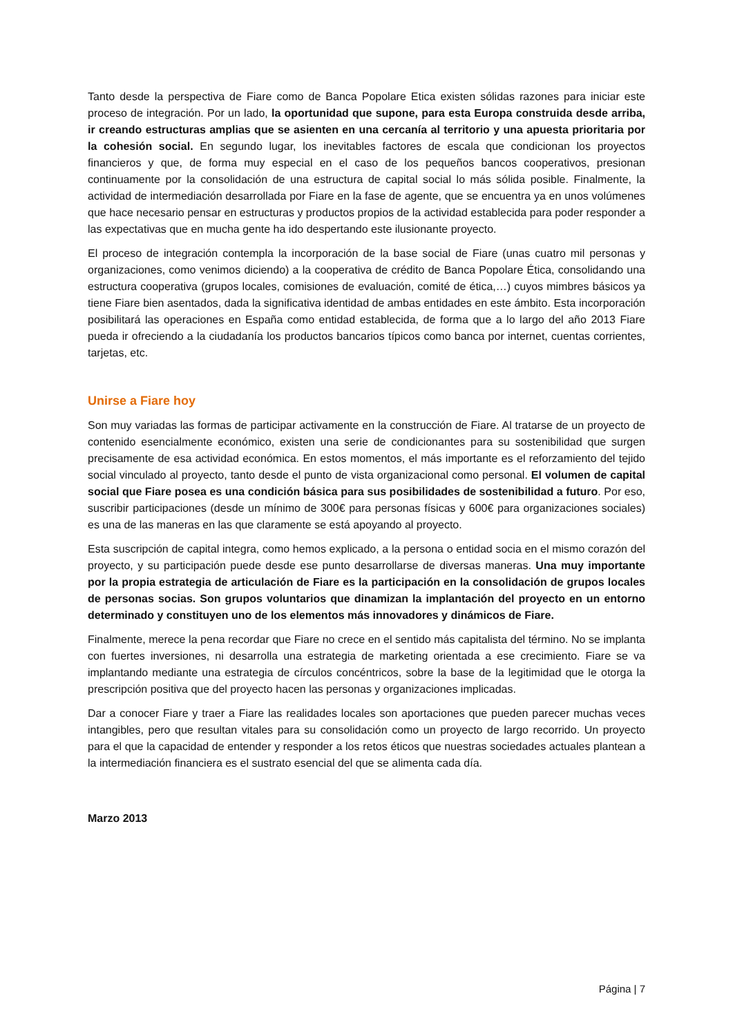Tanto desde la perspectiva de Fiare como de Banca Popolare Etica existen sólidas razones para iniciar este proceso de integración. Por un lado, la oportunidad que supone, para esta Europa construida desde arriba, ir creando estructuras amplias que se asienten en una cercanía al territorio y una apuesta prioritaria por la cohesión social. En segundo lugar, los inevitables factores de escala que condicionan los proyectos financieros y que, de forma muy especial en el caso de los pequeños bancos cooperativos, presionan continuamente por la consolidación de una estructura de capital social lo más sólida posible. Finalmente, la actividad de intermediación desarrollada por Fiare en la fase de agente, que se encuentra ya en unos volúmenes que hace necesario pensar en estructuras y productos propios de la actividad establecida para poder responder a las expectativas que en mucha gente ha ido despertando este ilusionante proyecto.
El proceso de integración contempla la incorporación de la base social de Fiare (unas cuatro mil personas y organizaciones, como venimos diciendo) a la cooperativa de crédito de Banca Popolare Ética, consolidando una estructura cooperativa (grupos locales, comisiones de evaluación, comité de ética,…) cuyos mimbres básicos ya tiene Fiare bien asentados, dada la significativa identidad de ambas entidades en este ámbito. Esta incorporación posibilitará las operaciones en España como entidad establecida, de forma que a lo largo del año 2013 Fiare pueda ir ofreciendo a la ciudadanía los productos bancarios típicos como banca por internet, cuentas corrientes, tarjetas, etc.
Unirse a Fiare hoy
Son muy variadas las formas de participar activamente en la construcción de Fiare. Al tratarse de un proyecto de contenido esencialmente económico, existen una serie de condicionantes para su sostenibilidad que surgen precisamente de esa actividad económica. En estos momentos, el más importante es el reforzamiento del tejido social vinculado al proyecto, tanto desde el punto de vista organizacional como personal. El volumen de capital social que Fiare posea es una condición básica para sus posibilidades de sostenibilidad a futuro. Por eso, suscribir participaciones (desde un mínimo de 300€ para personas físicas y 600€ para organizaciones sociales) es una de las maneras en las que claramente se está apoyando al proyecto.
Esta suscripción de capital integra, como hemos explicado, a la persona o entidad socia en el mismo corazón del proyecto, y su participación puede desde ese punto desarrollarse de diversas maneras. Una muy importante por la propia estrategia de articulación de Fiare es la participación en la consolidación de grupos locales de personas socias. Son grupos voluntarios que dinamizan la implantación del proyecto en un entorno determinado y constituyen uno de los elementos más innovadores y dinámicos de Fiare.
Finalmente, merece la pena recordar que Fiare no crece en el sentido más capitalista del término. No se implanta con fuertes inversiones, ni desarrolla una estrategia de marketing orientada a ese crecimiento. Fiare se va implantando mediante una estrategia de círculos concéntricos, sobre la base de la legitimidad que le otorga la prescripción positiva que del proyecto hacen las personas y organizaciones implicadas.
Dar a conocer Fiare y traer a Fiare las realidades locales son aportaciones que pueden parecer muchas veces intangibles, pero que resultan vitales para su consolidación como un proyecto de largo recorrido. Un proyecto para el que la capacidad de entender y responder a los retos éticos que nuestras sociedades actuales plantean a la intermediación financiera es el sustrato esencial del que se alimenta cada día.
Marzo 2013
Página | 7